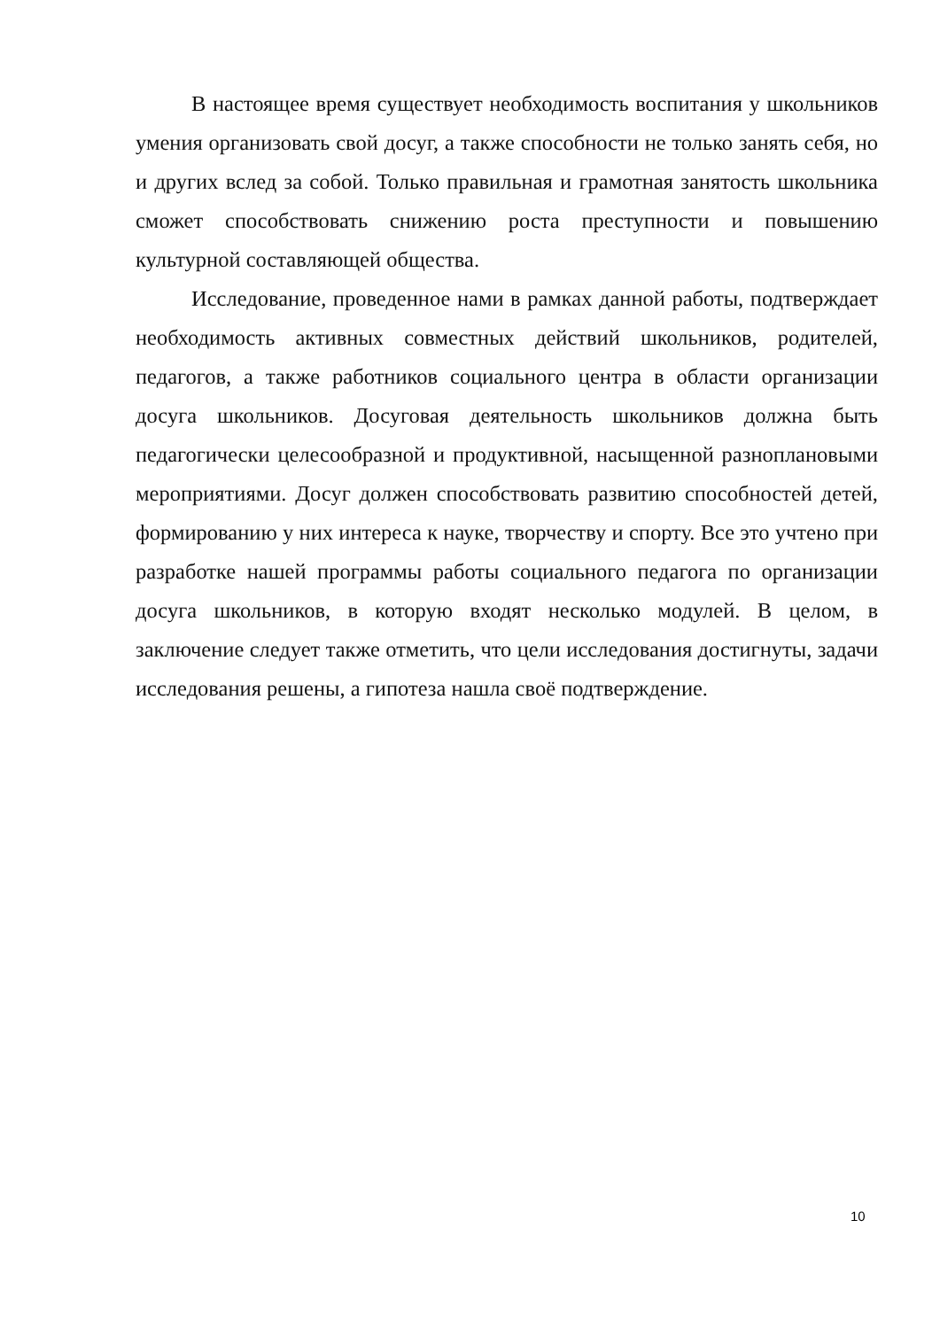В настоящее время существует необходимость воспитания у школьников умения организовать свой досуг, а также способности не только занять себя, но и других вслед за собой. Только правильная и грамотная занятость школьника сможет способствовать снижению роста преступности и повышению культурной составляющей общества.
Исследование, проведенное нами в рамках данной работы, подтверждает необходимость активных совместных действий школьников, родителей, педагогов, а также работников социального центра в области организации досуга школьников. Досуговая деятельность школьников должна быть педагогически целесообразной и продуктивной, насыщенной разноплановыми мероприятиями. Досуг должен способствовать развитию способностей детей, формированию у них интереса к науке, творчеству и спорту. Все это учтено при разработке нашей программы работы социального педагога по организации досуга школьников, в которую входят несколько модулей. В целом, в заключение следует также отметить, что цели исследования достигнуты, задачи исследования решены, а гипотеза нашла своё подтверждение.
10